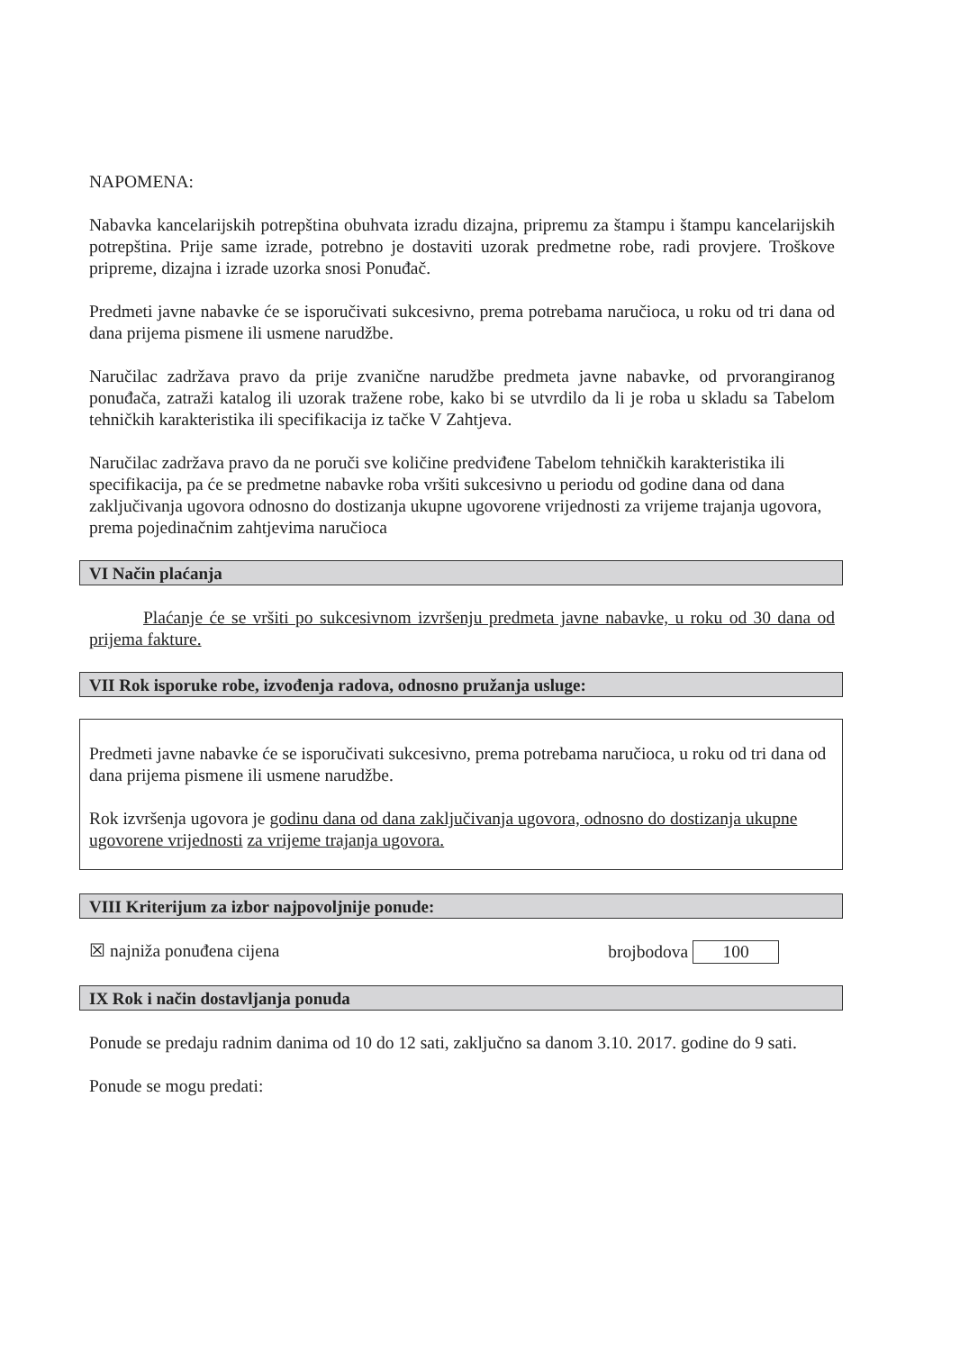NAPOMENA:
Nabavka kancelarijskih potrepština obuhvata izradu dizajna, pripremu za štampu i štampu kancelarijskih potrepština. Prije same izrade, potrebno je dostaviti uzorak predmetne robe, radi provjere. Troškove pripreme, dizajna i izrade uzorka snosi Ponuđač.
Predmeti javne nabavke će se isporučivati sukcesivno, prema potrebama naručioca, u roku od tri dana od dana prijema pismene ili usmene narudžbe.
Naručilac zadržava pravo da prije zvanične narudžbe predmeta javne nabavke, od prvorangiranog ponuđača, zatraži katalog ili uzorak tražene robe, kako bi se utvrdilo da li je roba u skladu sa Tabelom tehničkih karakteristika ili specifikacija iz tačke V Zahtjeva.
Naručilac zadržava pravo da ne poruči sve količine predviđene Tabelom tehničkih karakteristika ili specifikacija, pa će se predmetne nabavke roba vršiti sukcesivno u periodu od godine dana od dana zaključivanja ugovora odnosno do dostizanja ukupne ugovorene vrijednosti za vrijeme trajanja ugovora, prema pojedinačnim zahtjevima naručioca
VI Način plaćanja
Plaćanje će se vršiti po sukcesivnom izvršenju predmeta javne nabavke, u roku od 30 dana od prijema fakture.
VII Rok isporuke robe, izvođenja radova, odnosno pružanja usluge:
Predmeti javne nabavke će se isporučivati sukcesivno, prema potrebama naručioca, u roku od tri dana od dana prijema pismene ili usmene narudžbe.
Rok izvršenja ugovora je godinu dana od dana zaključivanja ugovora, odnosno do dostizanja ukupne ugovorene vrijednosti za vrijeme trajanja ugovora.
VIII Kriterijum za izbor najpovoljnije ponude:
☒ najniža ponuđena cijena brojbodova 100
IX Rok i način dostavljanja ponuda
Ponude se predaju radnim danima od 10 do 12 sati, zaključno sa danom 3.10. 2017. godine do 9 sati.
Ponude se mogu predati: